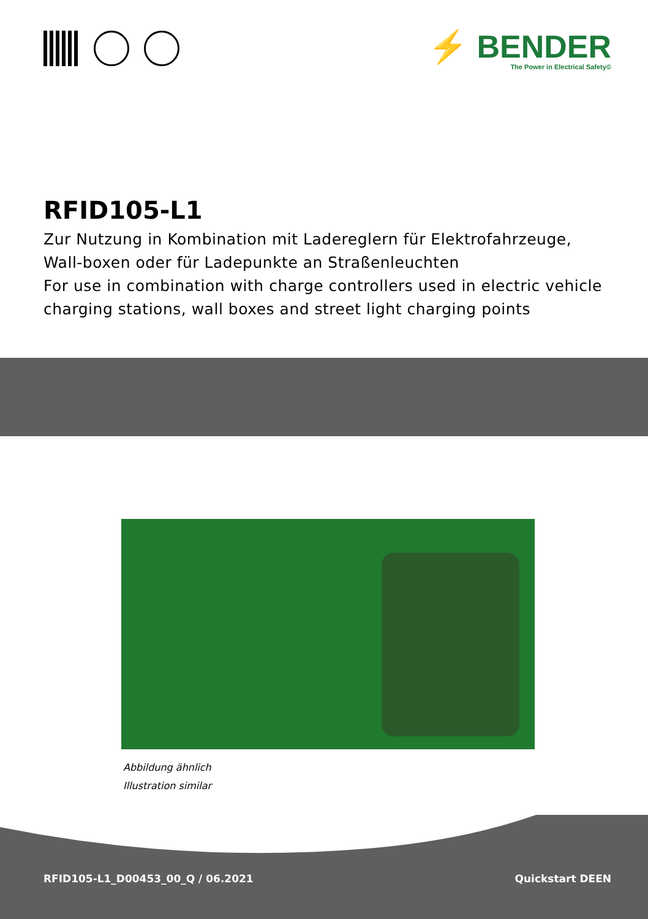⚡ BENDER
The Power in Electrical Safety©
RFID105-L1
Zur Nutzung in Kombination mit Ladereglern für Elektrofahrzeuge, Wall-boxen oder für Ladepunkte an Straßenleuchten
For use in combination with charge controllers used in electric vehicle charging stations, wall boxes and street light charging points
Abbildung ähnlich
Illustration similar
RFID105-L1_D00453_00_Q / 06.2021 Quickstart DEEN